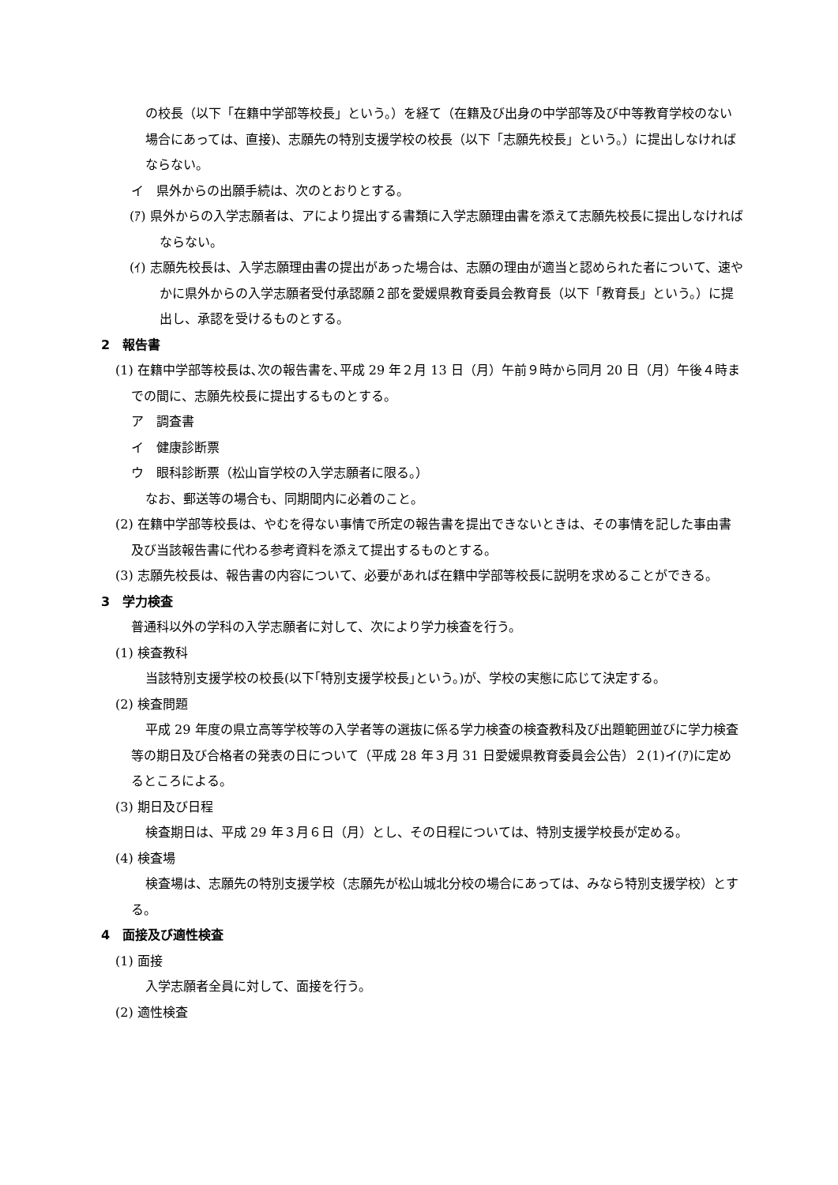の校長（以下「在籍中学部等校長」という。）を経て（在籍及び出身の中学部等及び中等教育学校のない場合にあっては、直接)、志願先の特別支援学校の校長（以下「志願先校長」という。）に提出しなければならない。
イ　県外からの出願手続は、次のとおりとする。
(ｱ) 県外からの入学志願者は、アにより提出する書類に入学志願理由書を添えて志願先校長に提出しなければならない。
(ｲ) 志願先校長は、入学志願理由書の提出があった場合は、志願の理由が適当と認められた者について、速やかに県外からの入学志願者受付承認願２部を愛媛県教育委員会教育長（以下「教育長」という。）に提出し、承認を受けるものとする。
2　報告書
(1) 在籍中学部等校長は､次の報告書を､平成 29 年２月 13 日（月）午前９時から同月 20 日（月）午後４時までの間に、志願先校長に提出するものとする。
ア　調査書
イ　健康診断票
ウ　眼科診断票（松山盲学校の入学志願者に限る。）
なお、郵送等の場合も、同期間内に必着のこと。
(2) 在籍中学部等校長は、やむを得ない事情で所定の報告書を提出できないときは、その事情を記した事由書及び当該報告書に代わる参考資料を添えて提出するものとする。
(3) 志願先校長は、報告書の内容について、必要があれば在籍中学部等校長に説明を求めることができる。
3　学力検査
普通科以外の学科の入学志願者に対して、次により学力検査を行う。
(1) 検査教科
当該特別支援学校の校長(以下｢特別支援学校長｣という。)が、学校の実態に応じて決定する。
(2) 検査問題
平成 29 年度の県立高等学校等の入学者等の選抜に係る学力検査の検査教科及び出題範囲並びに学力検査等の期日及び合格者の発表の日について（平成 28 年３月 31 日愛媛県教育委員会公告）２(1)イ(ｱ)に定めるところによる。
(3) 期日及び日程
検査期日は、平成 29 年３月６日（月）とし、その日程については、特別支援学校長が定める。
(4) 検査場
検査場は、志願先の特別支援学校（志願先が松山城北分校の場合にあっては、みなら特別支援学校）とする。
4　面接及び適性検査
(1) 面接
入学志願者全員に対して、面接を行う。
(2) 適性検査